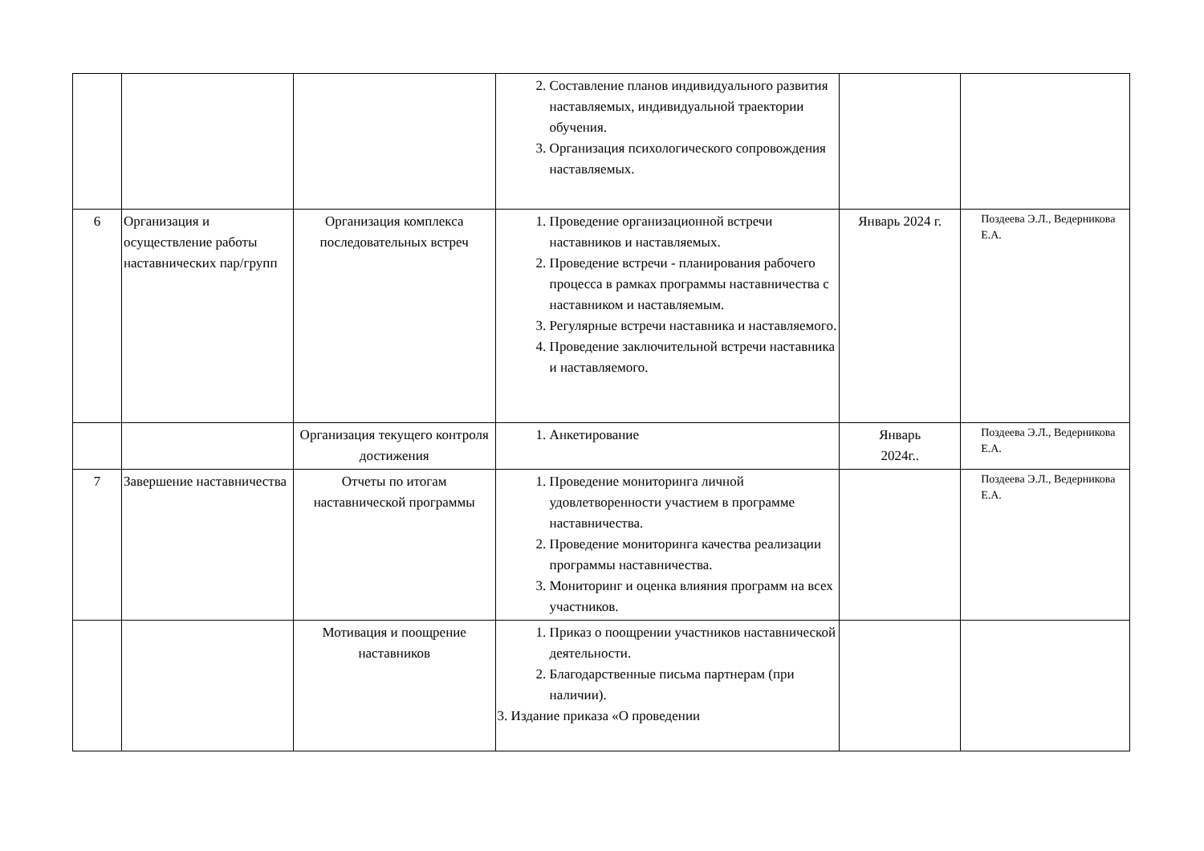| | | | 2. Составление планов индивидуального развития наставляемых, индивидуальной траектории обучения. 3. Организация психологического сопровождения наставляемых. | | |
| 6 | Организация и осуществление работы наставнических пар/групп | Организация комплекса последовательных встреч | 1. Проведение организационной встречи наставников и наставляемых. 2. Проведение встречи - планирования рабочего процесса в рамках программы наставничества с наставником и наставляемым. 3. Регулярные встречи наставника и наставляемого. 4. Проведение заключительной встречи наставника и наставляемого. | Январь 2024 г. | Поздеева Э.Л., Ведерникова Е.А. |
| | | Организация текущего контроля достижения | 1. Анкетирование | Январь 2024г.. | Поздеева Э.Л., Ведерникова Е.А. |
| 7 | Завершение наставничества | Отчеты по итогам наставнической программы | 1. Проведение мониторинга личной удовлетворенности участием в программе наставничества. 2. Проведение мониторинга качества реализации программы наставничества. 3. Мониторинг и оценка влияния программ на всех участников. | | Поздеева Э.Л., Ведерникова Е.А. |
| | | Мотивация и поощрение наставников | 1. Приказ о поощрении участников наставнической деятельности. 2. Благодарственные письма партнерам (при наличии). 3. Издание приказа «О проведении | | |